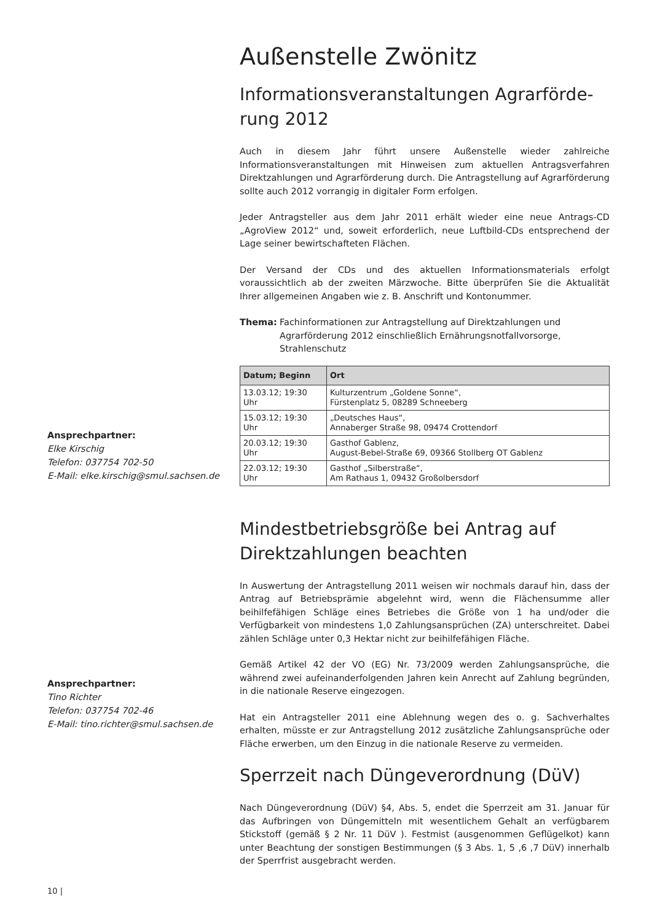Außenstelle Zwönitz
Informationsveranstaltungen Agrarförde-
rung 2012
Auch in diesem Jahr führt unsere Außenstelle wieder zahlreiche Informationsveranstaltungen mit Hinweisen zum aktuellen Antragsverfahren Direktzahlungen und Agrarförderung durch. Die Antragstellung auf Agrarförderung sollte auch 2012 vorrangig in digitaler Form erfolgen.
Jeder Antragsteller aus dem Jahr 2011 erhält wieder eine neue Antrags-CD „AgroView 2012“ und, soweit erforderlich, neue Luftbild-CDs entsprechend der Lage seiner bewirtschafteten Flächen.
Der Versand der CDs und des aktuellen Informationsmaterials erfolgt voraussichtlich ab der zweiten Märzwoche. Bitte überprüfen Sie die Aktualität Ihrer allgemeinen Angaben wie z. B. Anschrift und Kontonummer.
Thema: Fachinformationen zur Antragstellung auf Direktzahlungen und Agrarförderung 2012 einschließlich Ernährungsnotfallvorsorge, Strahlenschutz
| Datum; Beginn | Ort |
| --- | --- |
| 13.03.12; 19:30 Uhr | Kulturzentrum „Goldene Sonne“, Fürstenplatz 5, 08289 Schneeberg |
| 15.03.12; 19:30 Uhr | „Deutsches Haus“, Annaberger Straße 98, 09474 Crottendorf |
| 20.03.12; 19:30 Uhr | Gasthof Gablenz, August-Bebel-Straße 69, 09366 Stollberg OT Gablenz |
| 22.03.12; 19:30 Uhr | Gasthof „Silberstraße“, Am Rathaus 1, 09432 Großolbersdorf |
Mindestbetriebsgröße bei Antrag auf
Direktzahlungen beachten
In Auswertung der Antragstellung 2011 weisen wir nochmals darauf hin, dass der Antrag auf Betriebsprämie abgelehnt wird, wenn die Flächensumme aller beihilfefähigen Schläge eines Betriebes die Größe von 1 ha und/oder die Verfügbarkeit von mindestens 1,0 Zahlungsansprüchen (ZA) unterschreitet. Dabei zählen Schläge unter 0,3 Hektar nicht zur beihilfefähigen Fläche.
Gemäß Artikel 42 der VO (EG) Nr. 73/2009 werden Zahlungsansprüche, die während zwei aufeinanderfolgenden Jahren kein Anrecht auf Zahlung begründen, in die nationale Reserve eingezogen.
Hat ein Antragsteller 2011 eine Ablehnung wegen des o. g. Sachverhaltes erhalten, müsste er zur Antragstellung 2012 zusätzliche Zahlungsansprüche oder Fläche erwerben, um den Einzug in die nationale Reserve zu vermeiden.
Sperrzeit nach Düngeverordnung (DüV)
Nach Düngeverordnung (DüV) §4, Abs. 5, endet die Sperrzeit am 31. Januar für das Aufbringen von Düngemitteln mit wesentlichem Gehalt an verfügbarem Stickstoff (gemäß § 2 Nr. 11 DüV ). Festmist (ausgenommen Geflügelkot) kann unter Beachtung der sonstigen Bestimmungen (§ 3 Abs. 1, 5 ,6 ,7 DüV) innerhalb der Sperrfrist ausgebracht werden.
Ansprechpartner:
Elke Kirschig
Telefon: 037754 702-50
E-Mail: elke.kirschig@smul.sachsen.de
Ansprechpartner:
Tino Richter
Telefon: 037754 702-46
E-Mail: tino.richter@smul.sachsen.de
10 |